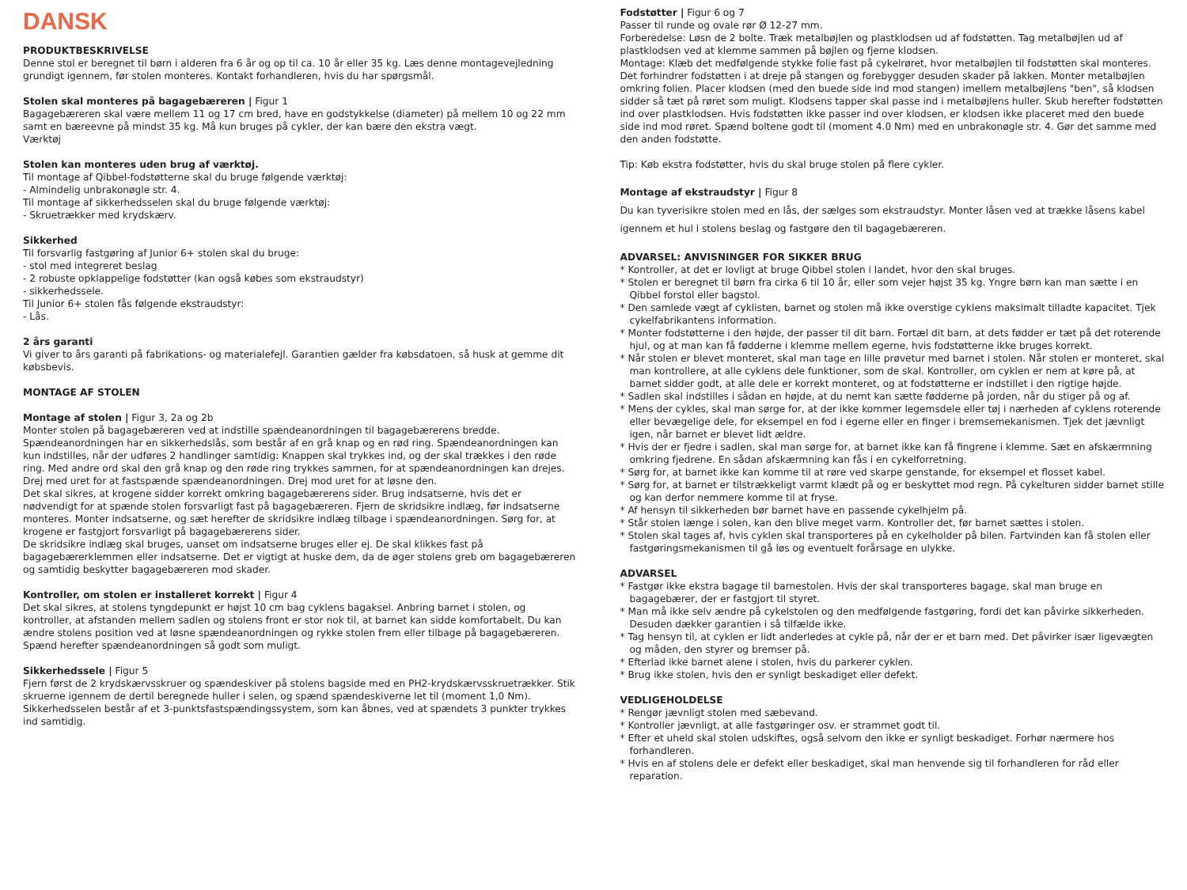DANSK
PRODUKTBESKRIVELSE
Denne stol er beregnet til børn i alderen fra 6 år og op til ca. 10 år eller 35 kg. Læs denne montagevejledning grundigt igennem, før stolen monteres. Kontakt forhandleren, hvis du har spørgsmål.
Stolen skal monteres på bagagebæreren | Figur 1
Bagagebæreren skal være mellem 11 og 17 cm bred, have en godstykkelse (diameter) på mellem 10 og 22 mm samt en bæreevne på mindst 35 kg. Må kun bruges på cykler, der kan bære den ekstra vægt.
Værktøj
Stolen kan monteres uden brug af værktøj.
Til montage af Qibbel-fodstøtterne skal du bruge følgende værktøj:
- Almindelig unbrakonøgle str. 4.
Til montage af sikkerhedsselen skal du bruge følgende værktøj:
- Skruetrækker med krydskærv.
Sikkerhed
Til forsvarlig fastgøring af Junior 6+ stolen skal du bruge:
- stol med integreret beslag
- 2 robuste opklappelige fodstøtter (kan også købes som ekstraudstyr)
- sikkerhedssele.
Til Junior 6+ stolen fås følgende ekstraudstyr:
- Lås.
2 års garanti
Vi giver to års garanti på fabrikations- og materialefejl. Garantien gælder fra købsdatoen, så husk at gemme dit købsbevis.
MONTAGE AF STOLEN
Montage af stolen | Figur 3, 2a og 2b
Monter stolen på bagagebæreren ved at indstille spændeanordningen til bagagebærerens bredde. Spændeanordningen har en sikkerhedslås, som består af en grå knap og en rød ring. Spændeanordningen kan kun indstilles, når der udføres 2 handlinger samtidig: Knappen skal trykkes ind, og der skal trækkes i den røde ring. Med andre ord skal den grå knap og den røde ring trykkes sammen, for at spændeanordningen kan drejes. Drej med uret for at fastspænde spændeanordningen. Drej mod uret for at løsne den.
Det skal sikres, at krogene sidder korrekt omkring bagagebærerens sider. Brug indsatserne, hvis det er nødvendigt for at spænde stolen forsvarligt fast på bagagebæreren. Fjern de skridsikre indlæg, før indsatserne monteres. Monter indsatserne, og sæt herefter de skridsikre indlæg tilbage i spændeanordningen. Sørg for, at krogene er fastgjort forsvarligt på bagagebærerens sider.
De skridsikre indlæg skal bruges, uanset om indsatserne bruges eller ej. De skal klikkes fast på bagagebærerklemmen eller indsatserne. Det er vigtigt at huske dem, da de øger stolens greb om bagagebæreren og samtidig beskytter bagagebæreren mod skader.
Kontroller, om stolen er installeret korrekt | Figur 4
Det skal sikres, at stolens tyngdepunkt er højst 10 cm bag cyklens bagaksel. Anbring barnet i stolen, og kontroller, at afstanden mellem sadlen og stolens front er stor nok til, at barnet kan sidde komfortabelt. Du kan ændre stolens position ved at løsne spændeanordningen og rykke stolen frem eller tilbage på bagagebæreren. Spænd herefter spændeanordningen så godt som muligt.
Sikkerhedssele | Figur 5
Fjern først de 2 krydskærvsskruer og spændeskiver på stolens bagside med en PH2-krydskærvsskruetrækker. Stik skruerne igennem de dertil beregnede huller i selen, og spænd spændeskiverne let til (moment 1,0 Nm). Sikkerhedsselen består af et 3-punktsfastspændingssystem, som kan åbnes, ved at spændets 3 punkter trykkes ind samtidig.
Fodstøtter | Figur 6 og 7
Passer til runde og ovale rør Ø 12-27 mm.
Forberedelse: Løsn de 2 bolte. Træk metalbøjlen og plastklodsen ud af fodstøtten. Tag metalbøjlen ud af plastklodsen ved at klemme sammen på bøjlen og fjerne klodsen.
Montage: Klæb det medfølgende stykke folie fast på cykelrøret, hvor metalbøjlen til fodstøtten skal monteres. Det forhindrer fodstøtten i at dreje på stangen og forebygger desuden skader på lakken. Monter metalbøjlen omkring folien. Placer klodsen (med den buede side ind mod stangen) imellem metalbøjlens "ben", så klodsen sidder så tæt på røret som muligt. Klodsens tapper skal passe ind i metalbøjlens huller. Skub herefter fodstøtten ind over plastklodsen. Hvis fodstøtten ikke passer ind over klodsen, er klodsen ikke placeret med den buede side ind mod røret. Spænd boltene godt til (moment 4.0 Nm) med en unbrakonøgle str. 4. Gør det samme med den anden fodstøtte.
Tip: Køb ekstra fodstøtter, hvis du skal bruge stolen på flere cykler.
Montage af ekstraudstyr | Figur 8
Du kan tyverisikre stolen med en lås, der sælges som ekstraudstyr. Monter låsen ved at trække låsens kabel igennem et hul i stolens beslag og fastgøre den til bagagebæreren.
ADVARSEL: ANVISNINGER FOR SIKKER BRUG
* Kontroller, at det er lovligt at bruge Qibbel stolen i landet, hvor den skal bruges.
* Stolen er beregnet til børn fra cirka 6 til 10 år, eller som vejer højst 35 kg. Yngre børn kan man sætte i en Qibbel forstol eller bagstol.
* Den samlede vægt af cyklisten, barnet og stolen må ikke overstige cyklens maksimalt tilladte kapacitet. Tjek cykelfabrikantens information.
* Monter fodstøtterne i den højde, der passer til dit barn. Fortæl dit barn, at dets fødder er tæt på det roterende hjul, og at man kan få fødderne i klemme mellem egerne, hvis fodstøtterne ikke bruges korrekt.
* Når stolen er blevet monteret, skal man tage en lille prøvetur med barnet i stolen. Når stolen er monteret, skal man kontrollere, at alle cyklens dele funktioner, som de skal. Kontroller, om cyklen er nem at køre på, at barnet sidder godt, at alle dele er korrekt monteret, og at fodstøtterne er indstillet i den rigtige højde.
* Sadlen skal indstilles i sådan en højde, at du nemt kan sætte fødderne på jorden, når du stiger på og af.
* Mens der cykles, skal man sørge for, at der ikke kommer legemsdele eller tøj i nærheden af cyklens roterende eller bevægelige dele, for eksempel en fod i egerne eller en finger i bremsemekanismen. Tjek det jævnligt igen, når barnet er blevet lidt ældre.
* Hvis der er fjedre i sadlen, skal man sørge for, at barnet ikke kan få fingrene i klemme. Sæt en afskærmning omkring fjedrene. En sådan afskærmning kan fås i en cykelforretning.
* Sørg for, at barnet ikke kan komme til at røre ved skarpe genstande, for eksempel et flosset kabel.
* Sørg for, at barnet er tilstrækkeligt varmt klædt på og er beskyttet mod regn. På cykelturen sidder barnet stille og kan derfor nemmere komme til at fryse.
* Af hensyn til sikkerheden bør barnet have en passende cykelhjelm på.
* Står stolen længe i solen, kan den blive meget varm. Kontroller det, før barnet sættes i stolen.
* Stolen skal tages af, hvis cyklen skal transporteres på en cykelholder på bilen. Fartvinden kan få stolen eller fastgøringsmekanismen til gå løs og eventuelt forårsage en ulykke.
ADVARSEL
* Fastgør ikke ekstra bagage til barnestolen. Hvis der skal transporteres bagage, skal man bruge en bagagebærer, der er fastgjort til styret.
* Man må ikke selv ændre på cykelstolen og den medfølgende fastgøring, fordi det kan påvirke sikkerheden. Desuden dækker garantien i så tilfælde ikke.
* Tag hensyn til, at cyklen er lidt anderledes at cykle på, når der er et barn med. Det påvirker især ligevægten og måden, den styrer og bremser på.
* Efterlad ikke barnet alene i stolen, hvis du parkerer cyklen.
* Brug ikke stolen, hvis den er synligt beskadiget eller defekt.
VEDLIGEHOLDELSE
* Rengør jævnligt stolen med sæbevand.
* Kontroller jævnligt, at alle fastgøringer osv. er strammet godt til.
* Efter et uheld skal stolen udskiftes, også selvom den ikke er synligt beskadiget. Forhør nærmere hos forhandleren.
* Hvis en af stolens dele er defekt eller beskadiget, skal man henvende sig til forhandleren for råd eller reparation.